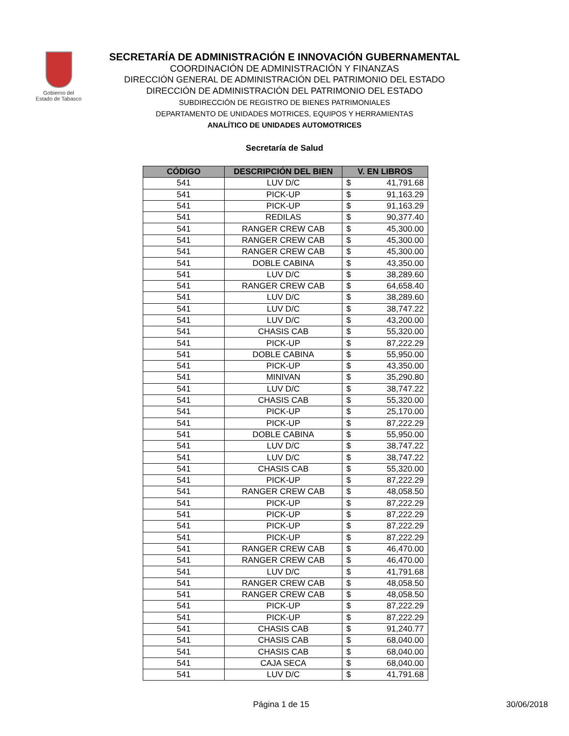Gobierno del
Estado de Tabasco
SECRETARÍA DE ADMINISTRACIÓN E INNOVACIÓN GUBERNAMENTAL
COORDINACIÓN DE ADMINISTRACIÓN Y FINANZAS
DIRECCIÓN GENERAL DE ADMINISTRACIÓN DEL PATRIMONIO DEL ESTADO
DIRECCIÓN DE ADMINISTRACIÓN DEL PATRIMONIO DEL ESTADO
SUBDIRECCIÓN DE REGISTRO DE BIENES PATRIMONIALES
DEPARTAMENTO DE UNIDADES MOTRICES, EQUIPOS Y HERRAMIENTAS
ANALÍTICO DE UNIDADES AUTOMOTRICES
Secretaría de Salud
| CÓDIGO | DESCRIPCIÓN DEL BIEN | V. EN LIBROS |
| --- | --- | --- |
| 541 | LUV D/C | $ 41,791.68 |
| 541 | PICK-UP | $ 91,163.29 |
| 541 | PICK-UP | $ 91,163.29 |
| 541 | REDILAS | $ 90,377.40 |
| 541 | RANGER CREW CAB | $ 45,300.00 |
| 541 | RANGER CREW CAB | $ 45,300.00 |
| 541 | RANGER CREW CAB | $ 45,300.00 |
| 541 | DOBLE CABINA | $ 43,350.00 |
| 541 | LUV D/C | $ 38,289.60 |
| 541 | RANGER CREW CAB | $ 64,658.40 |
| 541 | LUV D/C | $ 38,289.60 |
| 541 | LUV D/C | $ 38,747.22 |
| 541 | LUV D/C | $ 43,200.00 |
| 541 | CHASIS CAB | $ 55,320.00 |
| 541 | PICK-UP | $ 87,222.29 |
| 541 | DOBLE CABINA | $ 55,950.00 |
| 541 | PICK-UP | $ 43,350.00 |
| 541 | MINIVAN | $ 35,290.80 |
| 541 | LUV D/C | $ 38,747.22 |
| 541 | CHASIS CAB | $ 55,320.00 |
| 541 | PICK-UP | $ 25,170.00 |
| 541 | PICK-UP | $ 87,222.29 |
| 541 | DOBLE CABINA | $ 55,950.00 |
| 541 | LUV D/C | $ 38,747.22 |
| 541 | LUV D/C | $ 38,747.22 |
| 541 | CHASIS CAB | $ 55,320.00 |
| 541 | PICK-UP | $ 87,222.29 |
| 541 | RANGER CREW CAB | $ 48,058.50 |
| 541 | PICK-UP | $ 87,222.29 |
| 541 | PICK-UP | $ 87,222.29 |
| 541 | PICK-UP | $ 87,222.29 |
| 541 | PICK-UP | $ 87,222.29 |
| 541 | RANGER CREW CAB | $ 46,470.00 |
| 541 | RANGER CREW CAB | $ 46,470.00 |
| 541 | LUV D/C | $ 41,791.68 |
| 541 | RANGER CREW CAB | $ 48,058.50 |
| 541 | RANGER CREW CAB | $ 48,058.50 |
| 541 | PICK-UP | $ 87,222.29 |
| 541 | PICK-UP | $ 87,222.29 |
| 541 | CHASIS CAB | $ 91,240.77 |
| 541 | CHASIS CAB | $ 68,040.00 |
| 541 | CHASIS CAB | $ 68,040.00 |
| 541 | CAJA SECA | $ 68,040.00 |
| 541 | LUV D/C | $ 41,791.68 |
Página 1 de 15 30/06/2018